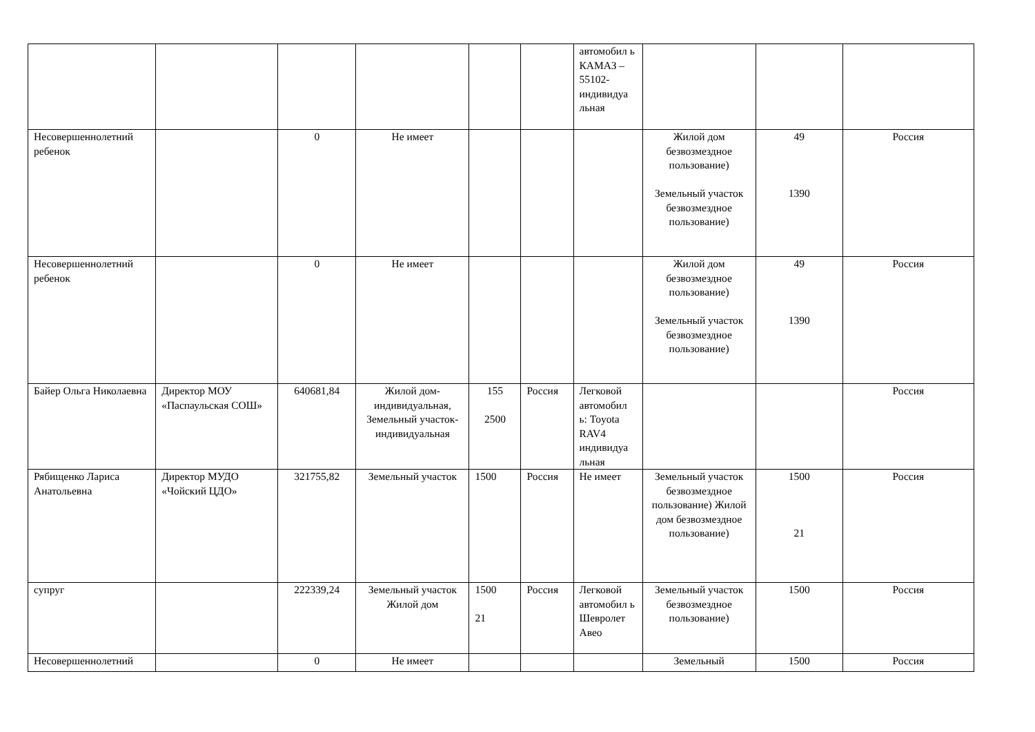| | | | | | | автомобил ь КАМАЗ – 55102-индивидуа льная | | | |
| Несовершеннолетний ребенок | | 0 | Не имеет | | | | Жилой дом безвозмездное пользование) Земельный участок безвозмездное пользование) | 49 1390 | Россия |
| Несовершеннолетний ребенок | | 0 | Не имеет | | | | Жилой дом безвозмездное пользование) Земельный участок безвозмездное пользование) | 49 1390 | Россия |
| Байер Ольга Николаевна | Директор МОУ «Паспаульская СОШ» | 640681,84 | Жилой дом-индивидуальная, Земельный участок-индивидуальная | 155 2500 | Россия | Легковой автомобил ь: Toyota RAV4 индивидуа льная | | | Россия |
| Рябищенко Лариса Анатольевна | Директор МУДО «Чойский ЦДО» | 321755,82 | Земельный участок | 1500 | Россия | Не имеет | Земельный участок безвозмездное пользование) Жилой дом безвозмездное пользование) | 1500 21 | Россия |
| супруг | | 222339,24 | Земельный участок Жилой дом | 1500 21 | Россия | Легковой автомобил ь Шевролет Авео | Земельный участок безвозмездное пользование) | 1500 | Россия |
| Несовершеннолетний | | 0 | Не имеет | | | | Земельный | 1500 | Россия |